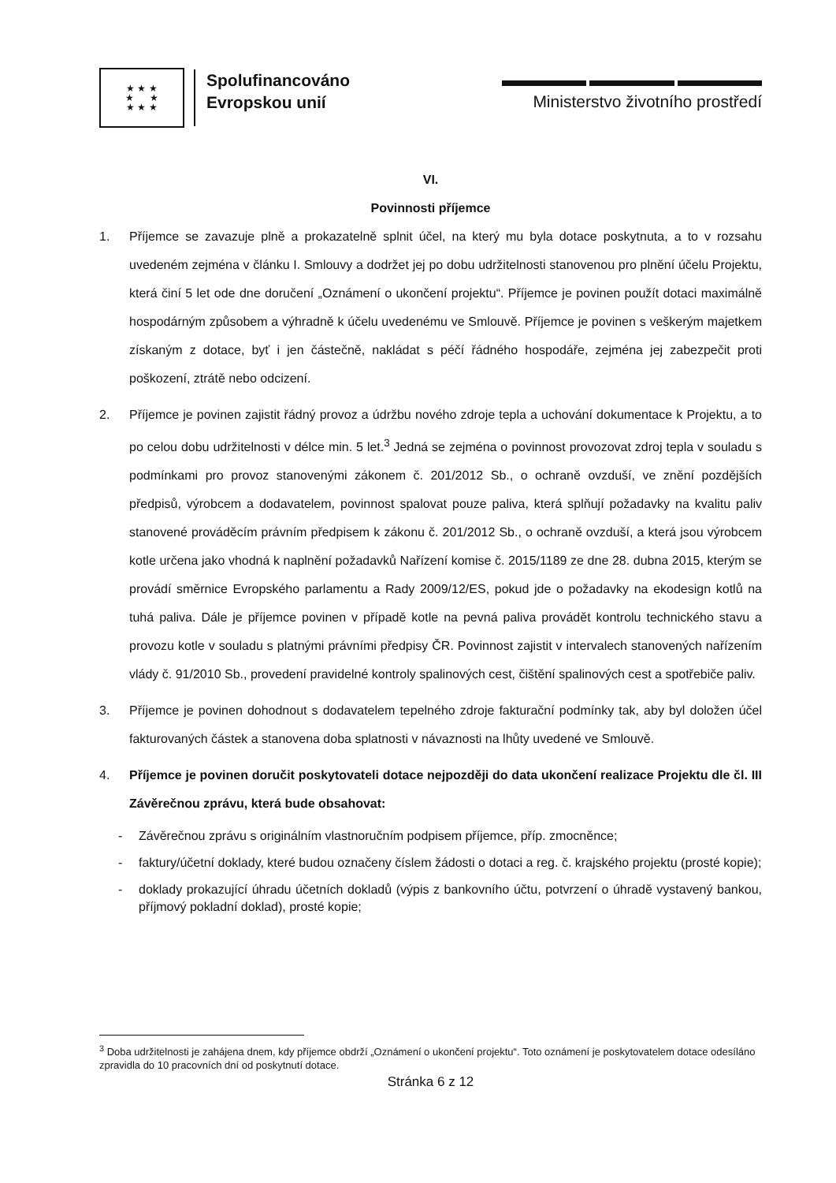★ ★ ★
★ ★
★ ★ ★
Spolufinancováno
Evropskou unií
Ministerstvo životního prostředí
VI.
Povinnosti příjemce
1. Příjemce se zavazuje plně a prokazatelně splnit účel, na který mu byla dotace poskytnuta, a to v rozsahu uvedeném zejména v článku I. Smlouvy a dodržet jej po dobu udržitelnosti stanovenou pro plnění účelu Projektu, která činí 5 let ode dne doručení „Oznámení o ukončení projektu“. Příjemce je povinen použít dotaci maximálně hospodárným způsobem a výhradně k účelu uvedenému ve Smlouvě. Příjemce je povinen s veškerým majetkem získaným z dotace, byť i jen částečně, nakládat s péčí řádného hospodáře, zejména jej zabezpečit proti poškození, ztrátě nebo odcizení.
2. Příjemce je povinen zajistit řádný provoz a údržbu nového zdroje tepla a uchování dokumentace k Projektu, a to po celou dobu udržitelnosti v délce min. 5 let.<sup>3</sup> Jedná se zejména o povinnost provozovat zdroj tepla v souladu s podmínkami pro provoz stanovenými zákonem č. 201/2012 Sb., o ochraně ovzduší, ve znění pozdějších předpisů, výrobcem a dodavatelem, povinnost spalovat pouze paliva, která splňují požadavky na kvalitu paliv stanovené prováděcím právním předpisem k zákonu č. 201/2012 Sb., o ochraně ovzduší, a která jsou výrobcem kotle určena jako vhodná k naplnění požadavků Nařízení komise č. 2015/1189 ze dne 28. dubna 2015, kterým se provádí směrnice Evropského parlamentu a Rady 2009/12/ES, pokud jde o požadavky na ekodesign kotlů na tuhá paliva. Dále je příjemce povinen v případě kotle na pevná paliva provádět kontrolu technického stavu a provozu kotle v souladu s platnými právními předpisy ČR. Povinnost zajistit v intervalech stanovených nařízením vlády č. 91/2010 Sb., provedení pravidelné kontroly spalinových cest, čištění spalinových cest a spotřebiče paliv.
3. Příjemce je povinen dohodnout s dodavatelem tepelného zdroje fakturační podmínky tak, aby byl doložen účel fakturovaných částek a stanovena doba splatnosti v návaznosti na lhůty uvedené ve Smlouvě.
4. Příjemce je povinen doručit poskytovateli dotace nejpozději do data ukončení realizace Projektu dle čl. III Závěrečnou zprávu, která bude obsahovat:
- Závěrečnou zprávu s originálním vlastnoručním podpisem příjemce, příp. zmocněnce;
- faktury/účetní doklady, které budou označeny číslem žádosti o dotaci a reg. č. krajského projektu (prosté kopie);
- doklady prokazující úhradu účetních dokladů (výpis z bankovního účtu, potvrzení o úhradě vystavený bankou, příjmový pokladní doklad), prosté kopie;
<sup>3</sup> Doba udržitelnosti je zahájena dnem, kdy příjemce obdrží „Oznámení o ukončení projektu“. Toto oznámení je poskytovatelem dotace odesíláno zpravidla do 10 pracovních dní od poskytnutí dotace.
Stránka 6 z 12